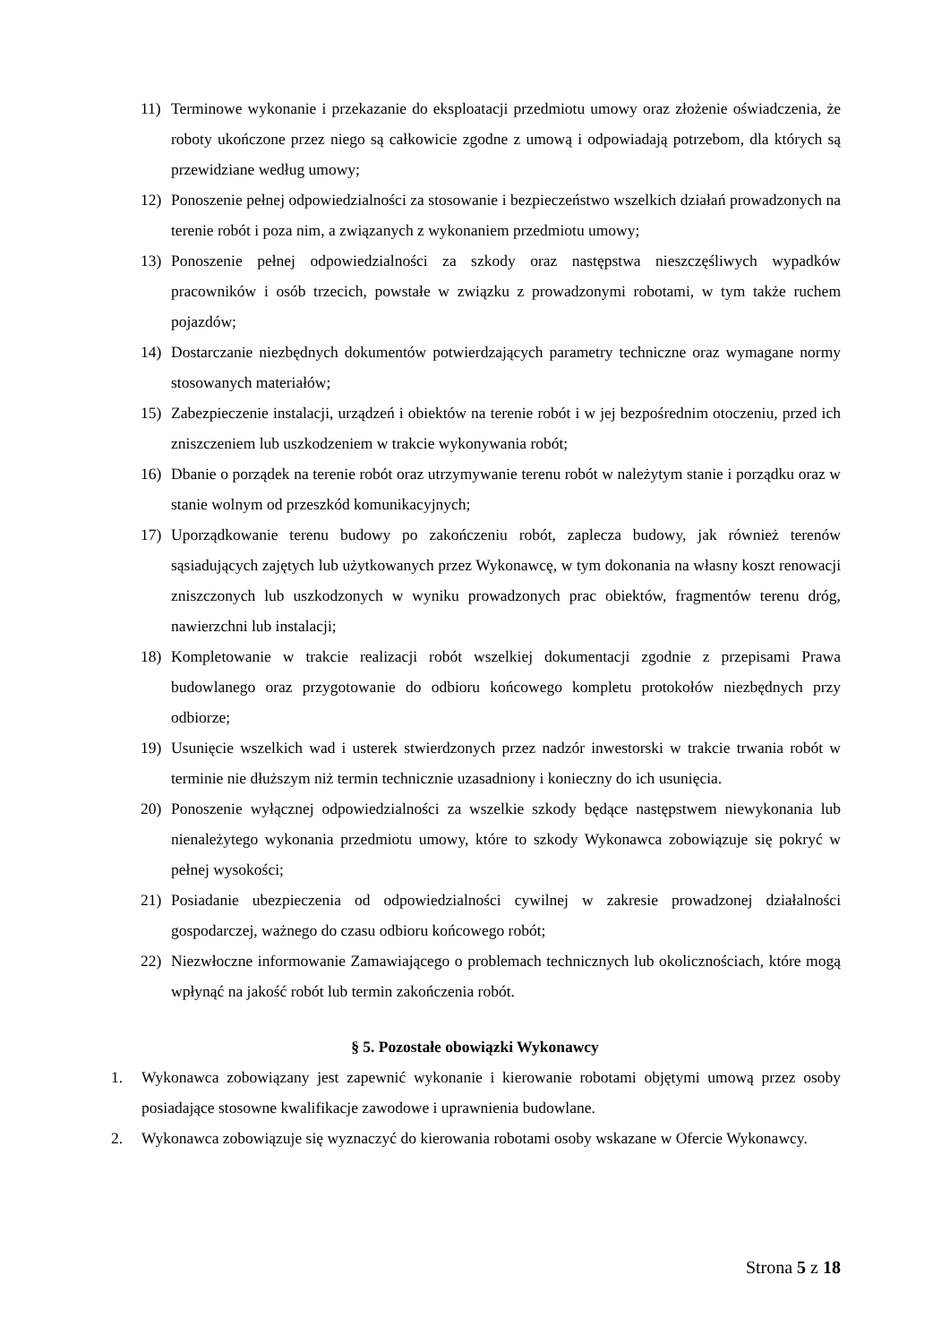11) Terminowe wykonanie i przekazanie do eksploatacji przedmiotu umowy oraz złożenie oświadczenia, że roboty ukończone przez niego są całkowicie zgodne z umową i odpowiadają potrzebom, dla których są przewidziane według umowy;
12) Ponoszenie pełnej odpowiedzialności za stosowanie i bezpieczeństwo wszelkich działań prowadzonych na terenie robót i poza nim, a związanych z wykonaniem przedmiotu umowy;
13) Ponoszenie pełnej odpowiedzialności za szkody oraz następstwa nieszczęśliwych wypadków pracowników i osób trzecich, powstałe w związku z prowadzonymi robotami, w tym także ruchem pojazdów;
14) Dostarczanie niezbędnych dokumentów potwierdzających parametry techniczne oraz wymagane normy stosowanych materiałów;
15) Zabezpieczenie instalacji, urządzeń i obiektów na terenie robót i w jej bezpośrednim otoczeniu, przed ich zniszczeniem lub uszkodzeniem w trakcie wykonywania robót;
16) Dbanie o porządek na terenie robót oraz utrzymywanie terenu robót w należytym stanie i porządku oraz w stanie wolnym od przeszkód komunikacyjnych;
17) Uporządkowanie terenu budowy po zakończeniu robót, zaplecza budowy, jak również terenów sąsiadujących zajętych lub użytkowanych przez Wykonawcę, w tym dokonania na własny koszt renowacji zniszczonych lub uszkodzonych w wyniku prowadzonych prac obiektów, fragmentów terenu dróg, nawierzchni lub instalacji;
18) Kompletowanie w trakcie realizacji robót wszelkiej dokumentacji zgodnie z przepisami Prawa budowlanego oraz przygotowanie do odbioru końcowego kompletu protokołów niezbędnych przy odbiorze;
19) Usunięcie wszelkich wad i usterek stwierdzonych przez nadzór inwestorski w trakcie trwania robót w terminie nie dłuższym niż termin technicznie uzasadniony i konieczny do ich usunięcia.
20) Ponoszenie wyłącznej odpowiedzialności za wszelkie szkody będące następstwem niewykonania lub nienależytego wykonania przedmiotu umowy, które to szkody Wykonawca zobowiązuje się pokryć w pełnej wysokości;
21) Posiadanie ubezpieczenia od odpowiedzialności cywilnej w zakresie prowadzonej działalności gospodarczej, ważnego do czasu odbioru końcowego robót;
22) Niezwłoczne informowanie Zamawiającego o problemach technicznych lub okolicznościach, które mogą wpłynąć na jakość robót lub termin zakończenia robót.
§ 5. Pozostałe obowiązki Wykonawcy
1. Wykonawca zobowiązany jest zapewnić wykonanie i kierowanie robotami objętymi umową przez osoby posiadające stosowne kwalifikacje zawodowe i uprawnienia budowlane.
2. Wykonawca zobowiązuje się wyznaczyć do kierowania robotami osoby wskazane w Ofercie Wykonawcy.
Strona 5 z 18